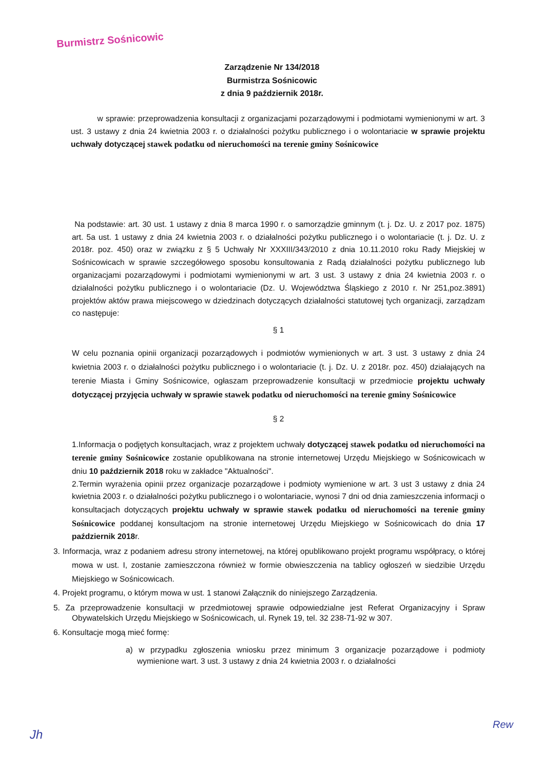Burmistrz Sośnicowic
Zarządzenie Nr 134/2018
Burmistrza Sośnicowic
z dnia 9 październik 2018r.
w sprawie: przeprowadzenia konsultacji z organizacjami pozarządowymi i podmiotami wymienionymi w art. 3 ust. 3 ustawy z dnia 24 kwietnia 2003 r. o działalności pożytku publicznego i o wolontariacie w sprawie projektu uchwały dotyczącej stawek podatku od nieruchomości na terenie gminy Sośnicowice
Na podstawie: art. 30 ust. 1 ustawy z dnia 8 marca 1990 r. o samorządzie gminnym (t. j. Dz. U. z 2017 poz. 1875) art. 5a ust. 1 ustawy z dnia 24 kwietnia 2003 r. o działalności pożytku publicznego i o wolontariacie (t. j. Dz. U. z 2018r. poz. 450) oraz w związku z § 5 Uchwały Nr XXXIII/343/2010 z dnia 10.11.2010 roku Rady Miejskiej w Sośnicowicach w sprawie szczegółowego sposobu konsultowania z Radą działalności pożytku publicznego lub organizacjami pozarządowymi i podmiotami wymienionymi w art. 3 ust. 3 ustawy z dnia 24 kwietnia 2003 r. o działalności pożytku publicznego i o wolontariacie (Dz. U. Województwa Śląskiego z 2010 r. Nr 251,poz.3891) projektów aktów prawa miejscowego w dziedzinach dotyczących działalności statutowej tych organizacji, zarządzam co następuje:
§ 1
W celu poznania opinii organizacji pozarządowych i podmiotów wymienionych w art. 3 ust. 3 ustawy z dnia 24 kwietnia 2003 r. o działalności pożytku publicznego i o wolontariacie (t. j. Dz. U. z 2018r. poz. 450) działających na terenie Miasta i Gminy Sośnicowice, ogłaszam przeprowadzenie konsultacji w przedmiocie projektu uchwały dotyczącej przyjęcia uchwały w sprawie stawek podatku od nieruchomości na terenie gminy Sośnicowice
§ 2
1.Informacja o podjętych konsultacjach, wraz z projektem uchwały dotyczącej stawek podatku od nieruchomości na terenie gminy Sośnicowice zostanie opublikowana na stronie internetowej Urzędu Miejskiego w Sośnicowicach w dniu 10 październik 2018 roku w zakładce "Aktualności".
2.Termin wyrażenia opinii przez organizacje pozarządowe i podmioty wymienione w art. 3 ust 3 ustawy z dnia 24 kwietnia 2003 r. o działalności pożytku publicznego i o wolontariacie, wynosi 7 dni od dnia zamieszczenia informacji o konsultacjach dotyczących projektu uchwały w sprawie stawek podatku od nieruchomości na terenie gminy Sośnicowice poddanej konsultacjom na stronie internetowej Urzędu Miejskiego w Sośnicowicach do dnia 17 październik 2018r.
3. Informacja, wraz z podaniem adresu strony internetowej, na której opublikowano projekt programu współpracy, o której mowa w ust. I, zostanie zamieszczona również w formie obwieszczenia na tablicy ogłoszeń w siedzibie Urzędu Miejskiego w Sośnicowicach.
4. Projekt programu, o którym mowa w ust. 1 stanowi Załącznik do niniejszego Zarządzenia.
5. Za przeprowadzenie konsultacji w przedmiotowej sprawie odpowiedzialne jest Referat Organizacyjny i Spraw Obywatelskich Urzędu Miejskiego w Sośnicowicach, ul. Rynek 19, tel. 32 238-71-92 w 307.
6. Konsultacje mogą mieć formę:
a) w przypadku zgłoszenia wniosku przez minimum 3 organizacje pozarządowe i podmioty wymienione wart. 3 ust. 3 ustawy z dnia 24 kwietnia 2003 r. o działalności
Jh
Rew